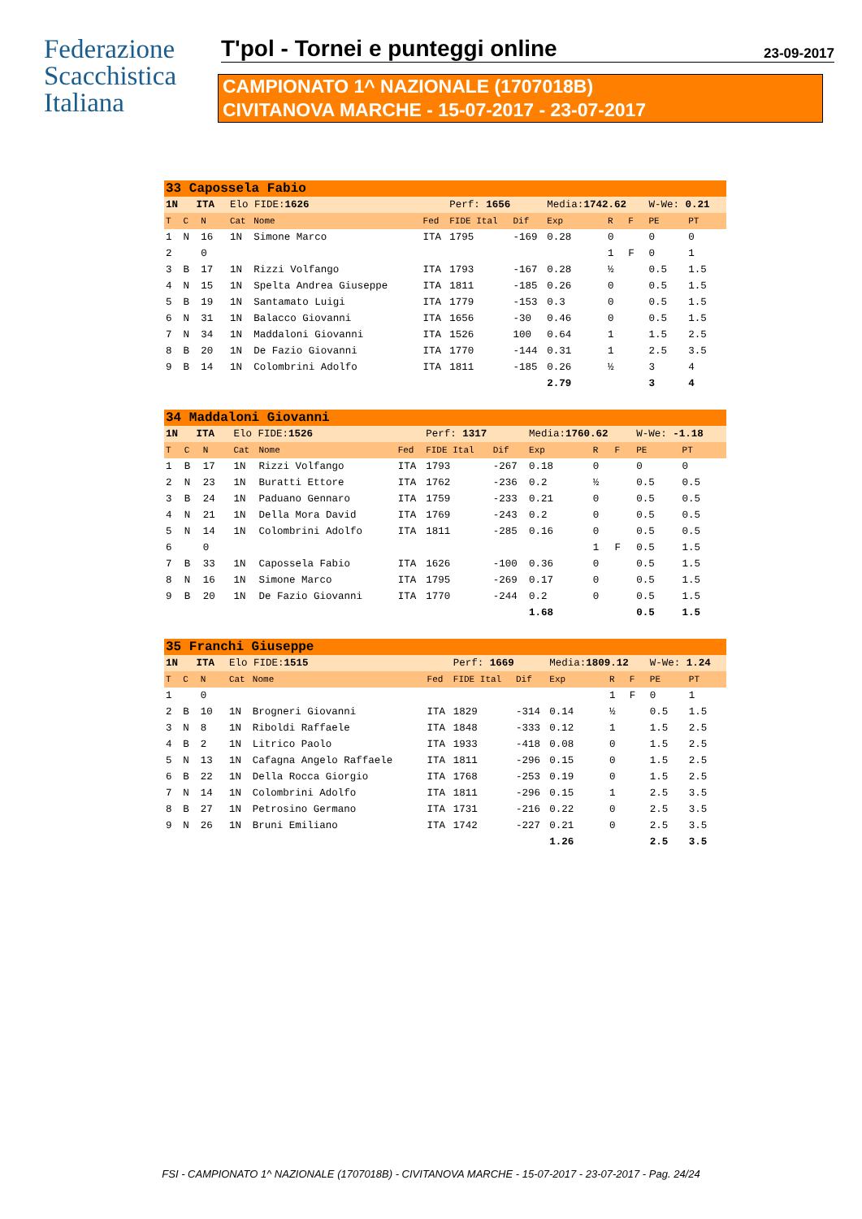Federazione
Scacchistica
Italiana
T'pol - Tornei e punteggi online 23-09-2017
CAMPIONATO 1^ NAZIONALE (1707018B)
CIVITANOVA MARCHE - 15-07-2017 - 23-07-2017
| 33 Capossela Fabio | | | | | | | | | | | | |
| 1N ITA | | | Elo FIDE: 1626 | | | Perf: 1656 | | Media: 1742.62 | | | W-We: 0.21 | |
| T | C | N | Cat | Nome | Fed | FIDE Ital | Dif | Exp | R | F | PE | PT |
| 1 | N | 16 | 1N | Simone Marco | ITA | 1795 | -169 | 0.28 | 0 | | 0 | 0 |
| 2 | | 0 | | | | | | | 1 | F | 0 | 1 |
| 3 | B | 17 | 1N | Rizzi Volfango | ITA | 1793 | -167 | 0.28 | ½ | | 0.5 | 1.5 |
| 4 | N | 15 | 1N | Spelta Andrea Giuseppe | ITA | 1811 | -185 | 0.26 | 0 | | 0.5 | 1.5 |
| 5 | B | 19 | 1N | Santamato Luigi | ITA | 1779 | -153 | 0.3 | 0 | | 0.5 | 1.5 |
| 6 | N | 31 | 1N | Balacco Giovanni | ITA | 1656 | -30 | 0.46 | 0 | | 0.5 | 1.5 |
| 7 | N | 34 | 1N | Maddaloni Giovanni | ITA | 1526 | 100 | 0.64 | 1 | | 1.5 | 2.5 |
| 8 | B | 20 | 1N | De Fazio Giovanni | ITA | 1770 | -144 | 0.31 | 1 | | 2.5 | 3.5 |
| 9 | B | 14 | 1N | Colombrini Adolfo | ITA | 1811 | -185 | 0.26 | ½ | | 3 | 4 |
| | | | | | | | | 2.79 | | | 3 | 4 |
| 34 Maddaloni Giovanni | | | | | | | | | | | | |
| 1N ITA | | | Elo FIDE: 1526 | | | Perf: 1317 | | Media: 1760.62 | | | W-We: -1.18 | |
| T | C | N | Cat | Nome | Fed | FIDE Ital | Dif | Exp | R | F | PE | PT |
| 1 | B | 17 | 1N | Rizzi Volfango | ITA | 1793 | -267 | 0.18 | 0 | | 0 | 0 |
| 2 | N | 23 | 1N | Buratti Ettore | ITA | 1762 | -236 | 0.2 | ½ | | 0.5 | 0.5 |
| 3 | B | 24 | 1N | Paduano Gennaro | ITA | 1759 | -233 | 0.21 | 0 | | 0.5 | 0.5 |
| 4 | N | 21 | 1N | Della Mora David | ITA | 1769 | -243 | 0.2 | 0 | | 0.5 | 0.5 |
| 5 | N | 14 | 1N | Colombrini Adolfo | ITA | 1811 | -285 | 0.16 | 0 | | 0.5 | 0.5 |
| 6 | | 0 | | | | | | | 1 | F | 0.5 | 1.5 |
| 7 | B | 33 | 1N | Capossela Fabio | ITA | 1626 | -100 | 0.36 | 0 | | 0.5 | 1.5 |
| 8 | N | 16 | 1N | Simone Marco | ITA | 1795 | -269 | 0.17 | 0 | | 0.5 | 1.5 |
| 9 | B | 20 | 1N | De Fazio Giovanni | ITA | 1770 | -244 | 0.2 | 0 | | 0.5 | 1.5 |
| | | | | | | | | 1.68 | | | 0.5 | 1.5 |
| 35 Franchi Giuseppe | | | | | | | | | | | | |
| 1N ITA | | | Elo FIDE: 1515 | | | Perf: 1669 | | Media: 1809.12 | | | W-We: 1.24 | |
| T | C | N | Cat | Nome | Fed | FIDE Ital | Dif | Exp | R | F | PE | PT |
| 1 | | 0 | | | | | | | 1 | F | 0 | 1 |
| 2 | B | 10 | 1N | Brogneri Giovanni | ITA | 1829 | -314 | 0.14 | ½ | | 0.5 | 1.5 |
| 3 | N | 8 | 1N | Riboldi Raffaele | ITA | 1848 | -333 | 0.12 | 1 | | 1.5 | 2.5 |
| 4 | B | 2 | 1N | Litrico Paolo | ITA | 1933 | -418 | 0.08 | 0 | | 1.5 | 2.5 |
| 5 | N | 13 | 1N | Cafagna Angelo Raffaele | ITA | 1811 | -296 | 0.15 | 0 | | 1.5 | 2.5 |
| 6 | B | 22 | 1N | Della Rocca Giorgio | ITA | 1768 | -253 | 0.19 | 0 | | 1.5 | 2.5 |
| 7 | N | 14 | 1N | Colombrini Adolfo | ITA | 1811 | -296 | 0.15 | 1 | | 2.5 | 3.5 |
| 8 | B | 27 | 1N | Petrosino Germano | ITA | 1731 | -216 | 0.22 | 0 | | 2.5 | 3.5 |
| 9 | N | 26 | 1N | Bruni Emiliano | ITA | 1742 | -227 | 0.21 | 0 | | 2.5 | 3.5 |
| | | | | | | | | 1.26 | | | 2.5 | 3.5 |
FSI - CAMPIONATO 1^ NAZIONALE (1707018B) - CIVITANOVA MARCHE - 15-07-2017 - 23-07-2017 - Pag. 24/24